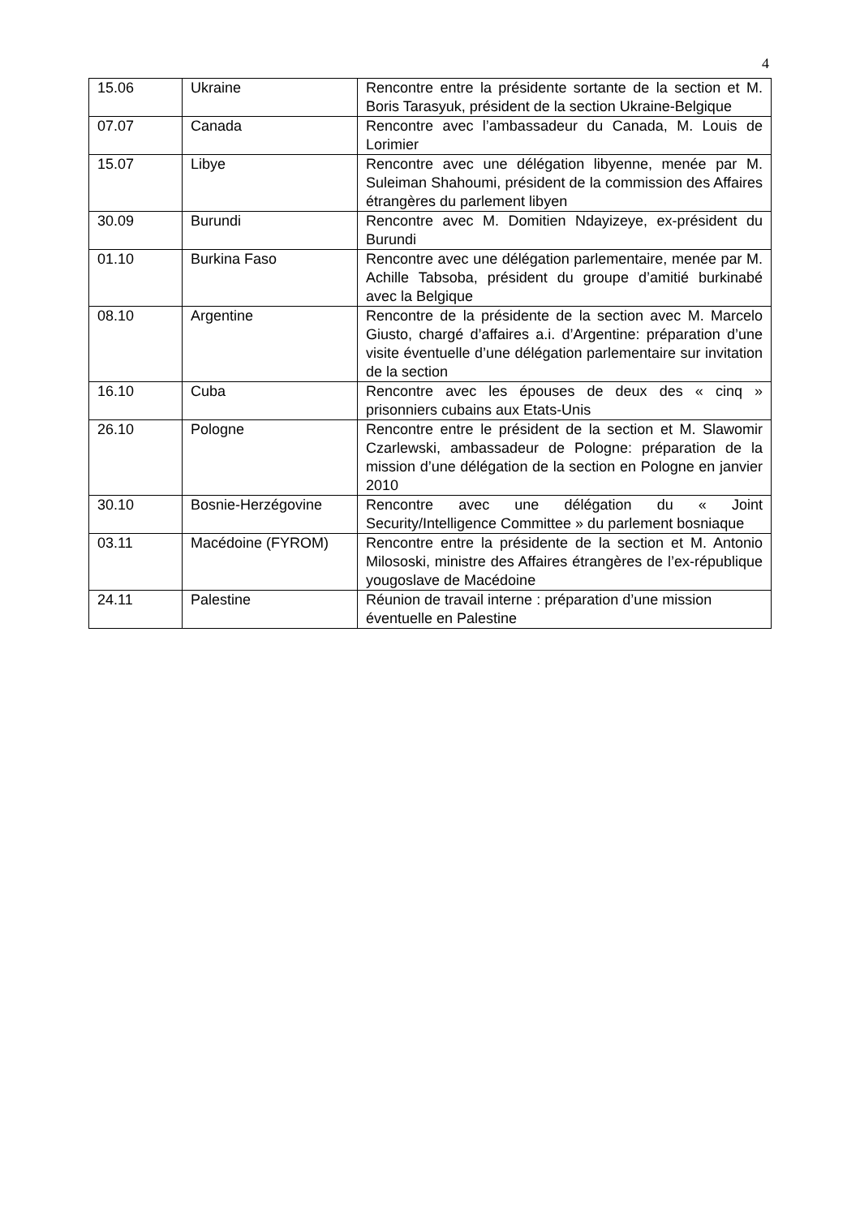4
| 15.06 | Ukraine | Rencontre entre la présidente sortante de la section et M. Boris Tarasyuk, président de la section Ukraine-Belgique |
| 07.07 | Canada | Rencontre avec l’ambassadeur du Canada, M. Louis de Lorimier |
| 15.07 | Libye | Rencontre avec une délégation libyenne, menée par M. Suleiman Shahoumi, président de la commission des Affaires étrangères du parlement libyen |
| 30.09 | Burundi | Rencontre avec M. Domitien Ndayizeye, ex-président du Burundi |
| 01.10 | Burkina Faso | Rencontre avec une délégation parlementaire, menée par M. Achille Tabsoba, président du groupe d’amitié burkinabé avec la Belgique |
| 08.10 | Argentine | Rencontre de la présidente de la section avec M. Marcelo Giusto, chargé d’affaires a.i. d’Argentine: préparation d’une visite éventuelle d’une délégation parlementaire sur invitation de la section |
| 16.10 | Cuba | Rencontre avec les épouses de deux des « cinq » prisonniers cubains aux Etats-Unis |
| 26.10 | Pologne | Rencontre entre le président de la section et M. Slawomir Czarlewski, ambassadeur de Pologne: préparation de la mission d’une délégation de la section en Pologne en janvier 2010 |
| 30.10 | Bosnie-Herzégovine | Rencontre avec une délégation du « Joint Security/Intelligence Committee » du parlement bosniaque |
| 03.11 | Macédoine (FYROM) | Rencontre entre la présidente de la section et M. Antonio Milososki, ministre des Affaires étrangères de l’ex-république yougoslave de Macédoine |
| 24.11 | Palestine | Réunion de travail interne : préparation d’une mission éventuelle en Palestine |